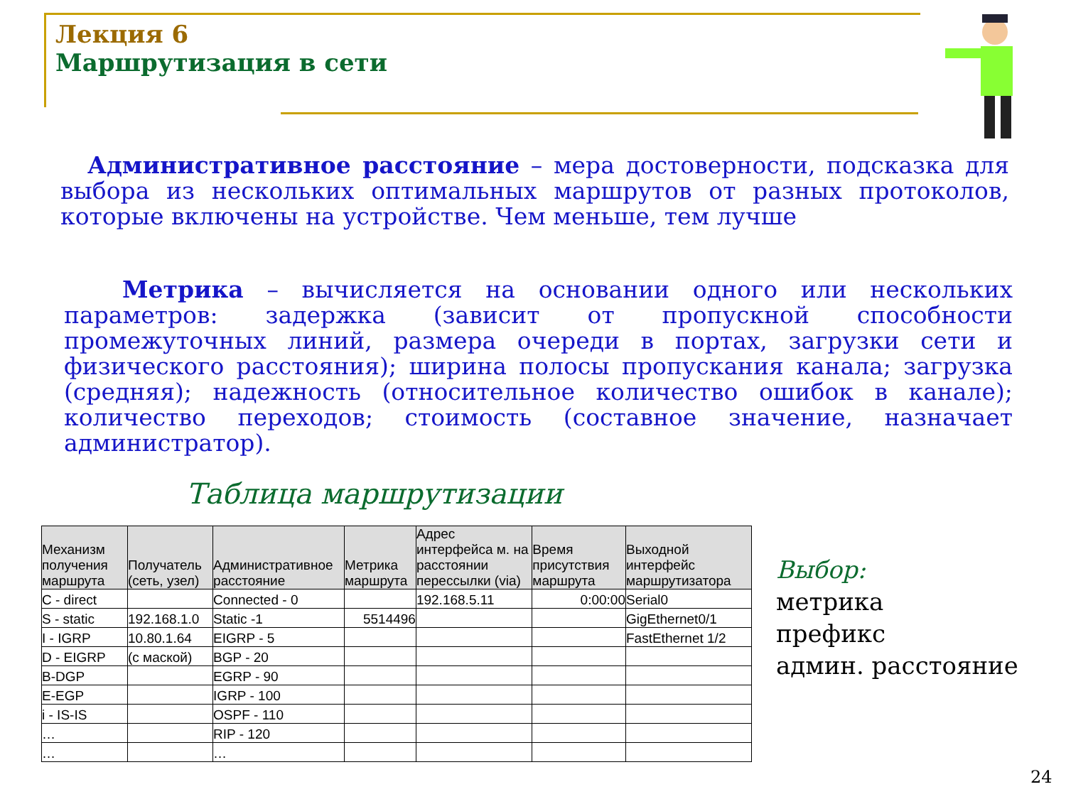Лекция 6
Маршрутизация в сети
Административное расстояние – мера достоверности, подсказка для выбора из нескольких оптимальных маршрутов от разных протоколов, которые включены на устройстве. Чем меньше, тем лучше
Метрика – вычисляется на основании одного или нескольких параметров: задержка (зависит от пропускной способности промежуточных линий, размера очереди в портах, загрузки сети и физического расстояния); ширина полосы пропускания канала; загрузка (средняя); надежность (относительное количество ошибок в канале); количество переходов; стоимость (составное значение, назначает администратор).
Таблица маршрутизации
| Механизм получения маршрута | Получатель (сеть, узел) | Административное расстояние | Метрика маршрута | Адрес интерфейса м. на расстоянии перессылки (via) | Время присутствия маршрута | Выходной интерфейс маршрутизатора |
| --- | --- | --- | --- | --- | --- | --- |
| C - direct | | Connected - 0 | | 192.168.5.11 | 0:00:00 | Serial0 |
| S - static | 192.168.1.0 | Static -1 | 5514496 | | | GigEthernet0/1 |
| I - IGRP | 10.80.1.64 | EIGRP - 5 | | | | FastEthernet 1/2 |
| D - EIGRP | (с маской) | BGP - 20 | | | | |
| B-DGP | | EGRP - 90 | | | | |
| E-EGP | | IGRP - 100 | | | | |
| i - IS-IS | | OSPF - 110 | | | | |
| … | | RIP - 120 | | | | |
| … | | … | | | | |
Выбор:
метрика
префикс
админ. расстояние
24